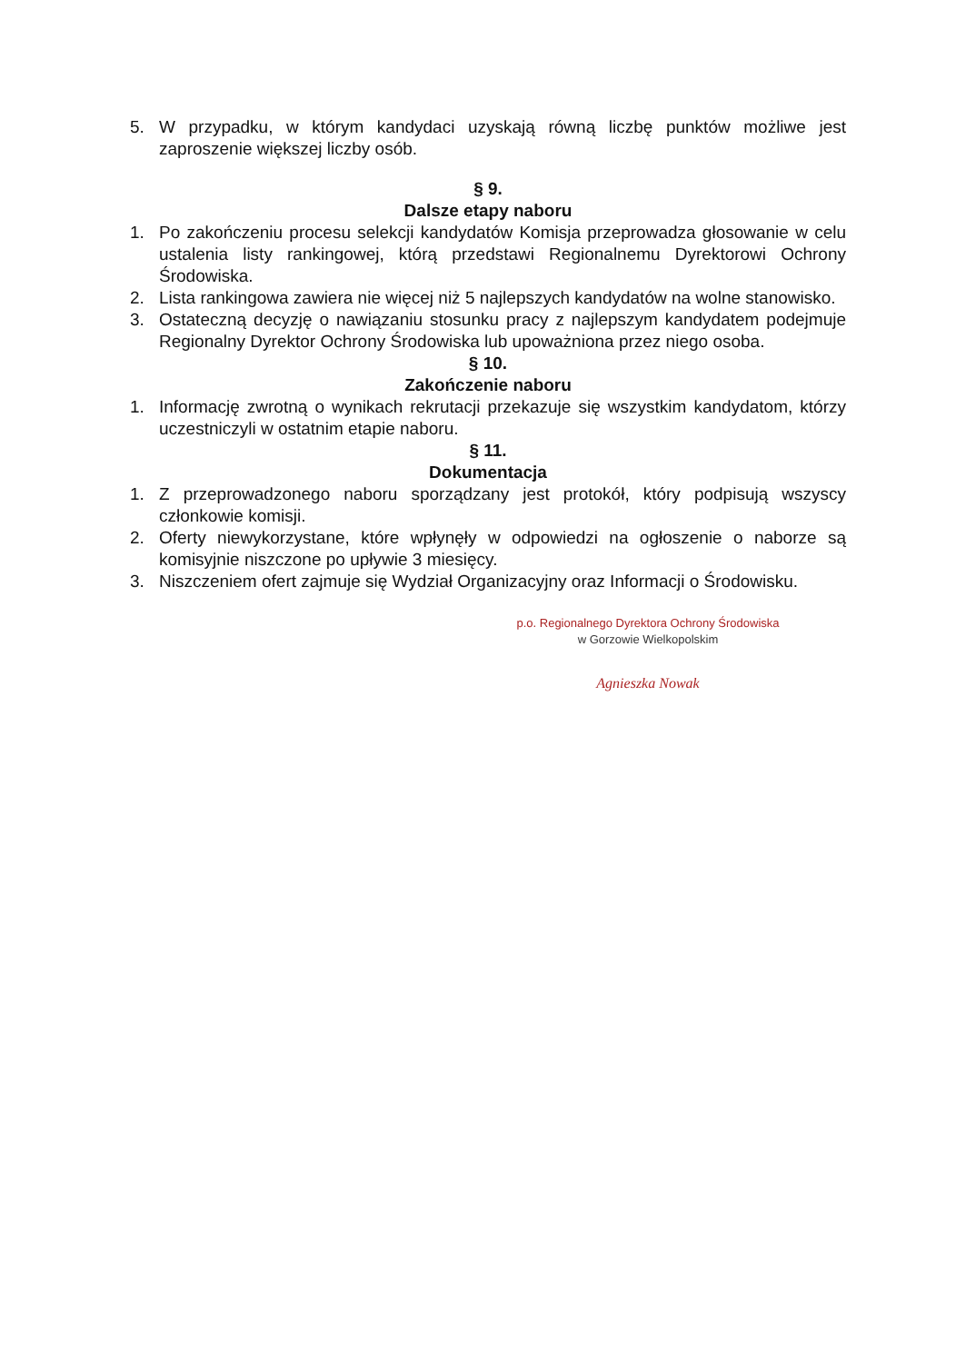5. W przypadku, w którym kandydaci uzyskają równą liczbę punktów możliwe jest zaproszenie większej liczby osób.
§ 9.
Dalsze etapy naboru
1. Po zakończeniu procesu selekcji kandydatów Komisja przeprowadza głosowanie w celu ustalenia listy rankingowej, którą przedstawi Regionalnemu Dyrektorowi Ochrony Środowiska.
2. Lista rankingowa zawiera nie więcej niż 5 najlepszych kandydatów na wolne stanowisko.
3. Ostateczną decyzję o nawiązaniu stosunku pracy z najlepszym kandydatem podejmuje Regionalny Dyrektor Ochrony Środowiska lub upoważniona przez niego osoba.
§ 10.
Zakończenie naboru
1. Informację zwrotną o wynikach rekrutacji przekazuje się wszystkim kandydatom, którzy uczestniczyli w ostatnim etapie naboru.
§ 11.
Dokumentacja
1. Z przeprowadzonego naboru sporządzany jest protokół, który podpisują wszyscy członkowie komisji.
2. Oferty niewykorzystane, które wpłynęły w odpowiedzi na ogłoszenie o naborze są komisyjnie niszczone po upływie 3 miesięcy.
3. Niszczeniem ofert zajmuje się Wydział Organizacyjny oraz Informacji o Środowisku.
p.o. Regionalnego Dyrektora Ochrony Środowiska
w Gorzowie Wielkopolskim
Agnieszka Nowak